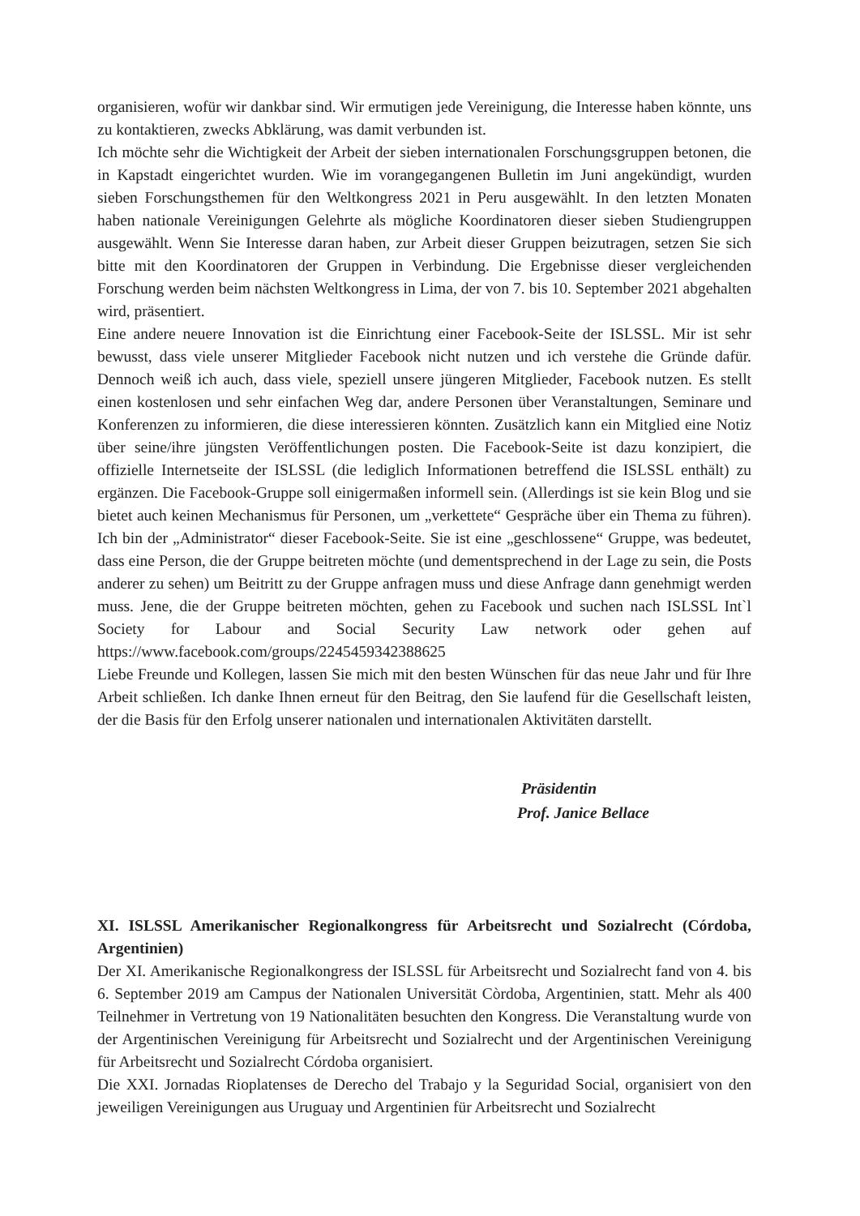organisieren, wofür wir dankbar sind. Wir ermutigen jede Vereinigung, die Interesse haben könnte, uns zu kontaktieren, zwecks Abklärung, was damit verbunden ist.
Ich möchte sehr die Wichtigkeit der Arbeit der sieben internationalen Forschungsgruppen betonen, die in Kapstadt eingerichtet wurden. Wie im vorangegangenen Bulletin im Juni angekündigt, wurden sieben Forschungsthemen für den Weltkongress 2021 in Peru ausgewählt. In den letzten Monaten haben nationale Vereinigungen Gelehrte als mögliche Koordinatoren dieser sieben Studiengruppen ausgewählt. Wenn Sie Interesse daran haben, zur Arbeit dieser Gruppen beizutragen, setzen Sie sich bitte mit den Koordinatoren der Gruppen in Verbindung. Die Ergebnisse dieser vergleichenden Forschung werden beim nächsten Weltkongress in Lima, der von 7. bis 10. September 2021 abgehalten wird, präsentiert.
Eine andere neuere Innovation ist die Einrichtung einer Facebook-Seite der ISLSSL. Mir ist sehr bewusst, dass viele unserer Mitglieder Facebook nicht nutzen und ich verstehe die Gründe dafür. Dennoch weiß ich auch, dass viele, speziell unsere jüngeren Mitglieder, Facebook nutzen. Es stellt einen kostenlosen und sehr einfachen Weg dar, andere Personen über Veranstaltungen, Seminare und Konferenzen zu informieren, die diese interessieren könnten. Zusätzlich kann ein Mitglied eine Notiz über seine/ihre jüngsten Veröffentlichungen posten. Die Facebook-Seite ist dazu konzipiert, die offizielle Internetseite der ISLSSL (die lediglich Informationen betreffend die ISLSSL enthält) zu ergänzen. Die Facebook-Gruppe soll einigermaßen informell sein. (Allerdings ist sie kein Blog und sie bietet auch keinen Mechanismus für Personen, um „verkettete“ Gespräche über ein Thema zu führen). Ich bin der „Administrator“ dieser Facebook-Seite. Sie ist eine „geschlossene“ Gruppe, was bedeutet, dass eine Person, die der Gruppe beitreten möchte (und dementsprechend in der Lage zu sein, die Posts anderer zu sehen) um Beitritt zu der Gruppe anfragen muss und diese Anfrage dann genehmigt werden muss. Jene, die der Gruppe beitreten möchten, gehen zu Facebook und suchen nach ISLSSL Int`l Society for Labour and Social Security Law network oder gehen auf https://www.facebook.com/groups/2245459342388625
Liebe Freunde und Kollegen, lassen Sie mich mit den besten Wünschen für das neue Jahr und für Ihre Arbeit schließen. Ich danke Ihnen erneut für den Beitrag, den Sie laufend für die Gesellschaft leisten, der die Basis für den Erfolg unserer nationalen und internationalen Aktivitäten darstellt.
Präsidentin
Prof. Janice Bellace
XI. ISLSSL Amerikanischer Regionalkongress für Arbeitsrecht und Sozialrecht (Córdoba, Argentinien)
Der XI. Amerikanische Regionalkongress der ISLSSL für Arbeitsrecht und Sozialrecht fand von 4. bis 6. September 2019 am Campus der Nationalen Universität Còrdoba, Argentinien, statt. Mehr als 400 Teilnehmer in Vertretung von 19 Nationalitäten besuchten den Kongress. Die Veranstaltung wurde von der Argentinischen Vereinigung für Arbeitsrecht und Sozialrecht und der Argentinischen Vereinigung für Arbeitsrecht und Sozialrecht Córdoba organisiert.
Die XXI. Jornadas Rioplatenses de Derecho del Trabajo y la Seguridad Social, organisiert von den jeweiligen Vereinigungen aus Uruguay und Argentinien für Arbeitsrecht und Sozialrecht